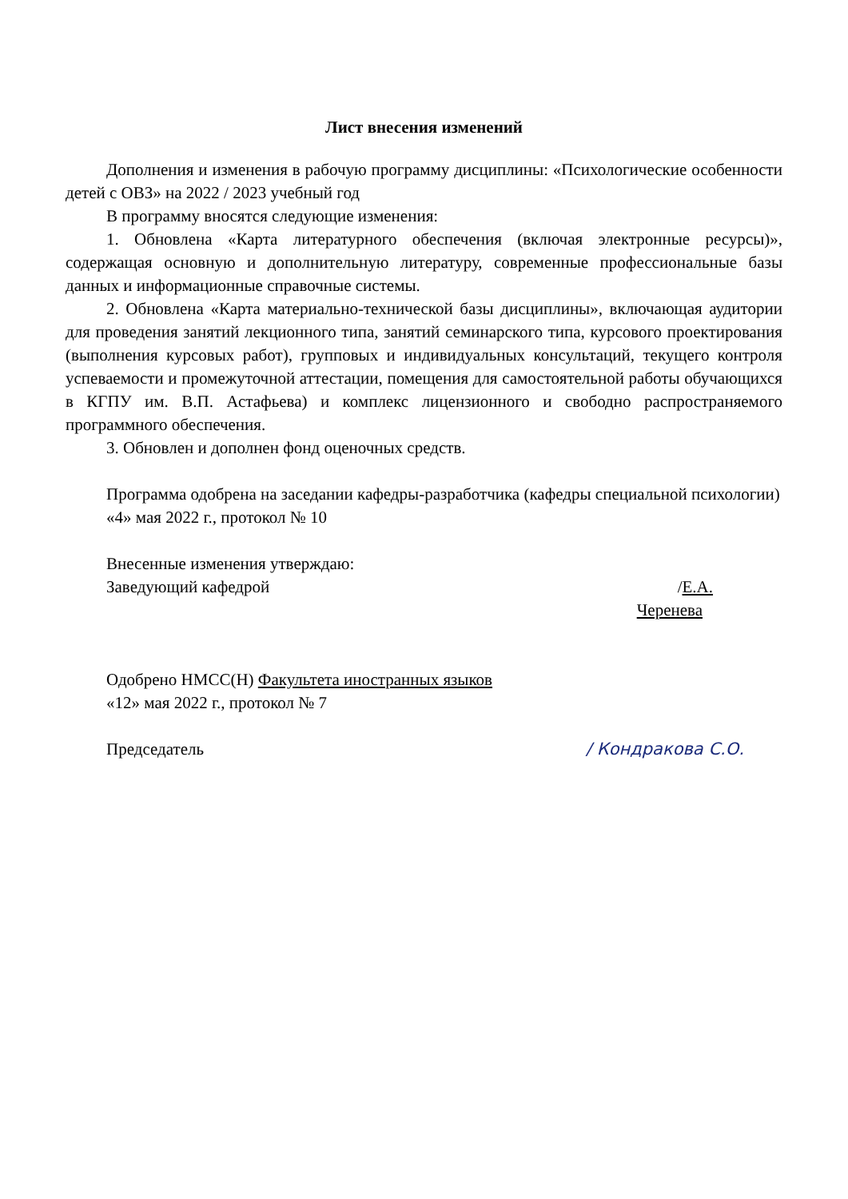Лист внесения изменений
Дополнения и изменения в рабочую программу дисциплины: «Психологические особенности детей с ОВЗ» на 2022 / 2023 учебный год
В программу вносятся следующие изменения:
1. Обновлена «Карта литературного обеспечения (включая электронные ресурсы)», содержащая основную и дополнительную литературу, современные профессиональные базы данных и информационные справочные системы.
2. Обновлена «Карта материально-технической базы дисциплины», включающая аудитории для проведения занятий лекционного типа, занятий семинарского типа, курсового проектирования (выполнения курсовых работ), групповых и индивидуальных консультаций, текущего контроля успеваемости и промежуточной аттестации, помещения для самостоятельной работы обучающихся в КГПУ им. В.П. Астафьева) и комплекс лицензионного и свободно распространяемого программного обеспечения.
3. Обновлен и дополнен фонд оценочных средств.
Программа одобрена на заседании кафедры-разработчика (кафедры специальной психологии)
«4» мая 2022 г., протокол № 10
Внесенные изменения утверждаю:
Заведующий кафедрой /Е.А. Черенева
Одобрено НМСС(Н) Факультета иностранных языков
«12» мая 2022 г., протокол № 7
Председатель / Кондракова С.О.